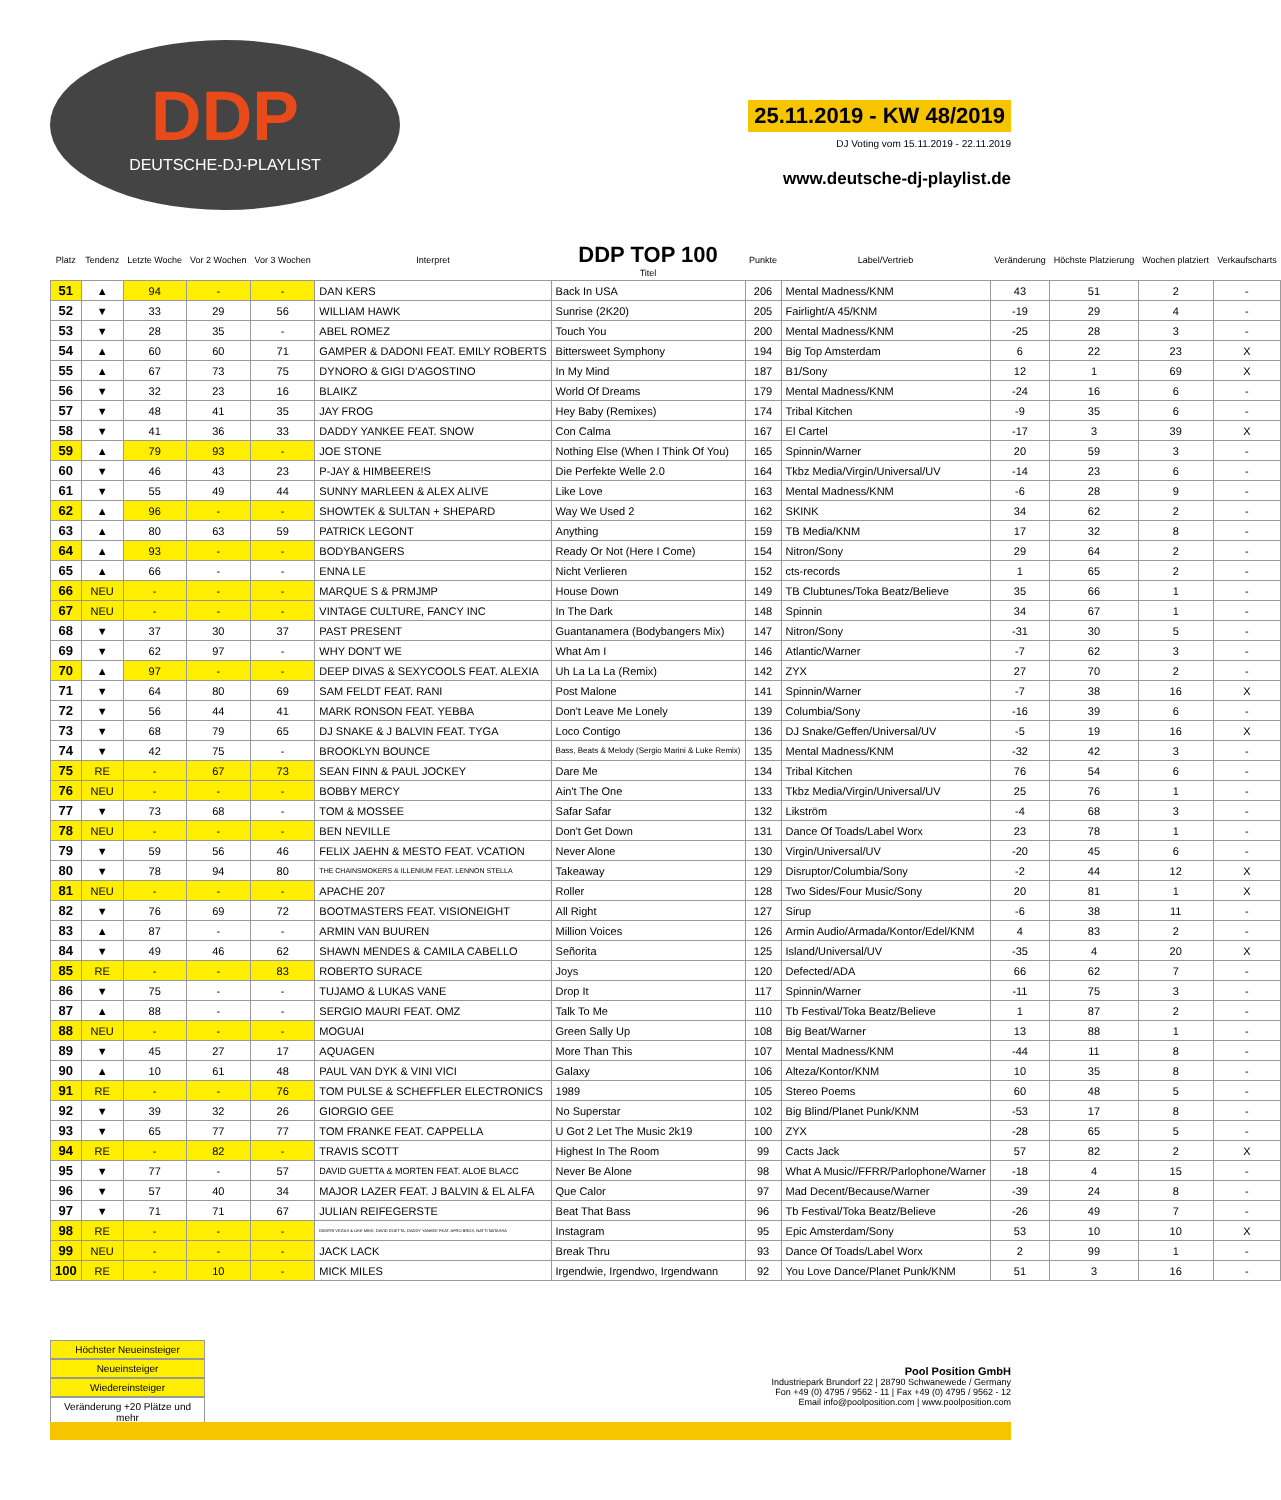DDP
DEUTSCHE-DJ-PLAYLIST
25.11.2019 - KW 48/2019
DJ Voting vom 15.11.2019 - 22.11.2019
www.deutsche-dj-playlist.de
| Platz | Tendenz | Letzte Woche | Vor 2 Wochen | Vor 3 Wochen | Interpret | DDP TOP 100 Titel | Punkte | Label/Vertrieb | Veränderung | Höchste Platzierung | Wochen platziert | Verkaufscharts |
| --- | --- | --- | --- | --- | --- | --- | --- | --- | --- | --- | --- | --- |
| 51 | ▲ | 94 | - | - | DAN KERS | Back In USA | 206 | Mental Madness/KNM | 43 | 51 | 2 | - |
| 52 | ▼ | 33 | 29 | 56 | WILLIAM HAWK | Sunrise (2K20) | 205 | Fairlight/A 45/KNM | -19 | 29 | 4 | - |
| 53 | ▼ | 28 | 35 | - | ABEL ROMEZ | Touch You | 200 | Mental Madness/KNM | -25 | 28 | 3 | - |
| 54 | ▲ | 60 | 60 | 71 | GAMPER & DADONI FEAT. EMILY ROBERTS | Bittersweet Symphony | 194 | Big Top Amsterdam | 6 | 22 | 23 | X |
| 55 | ▲ | 67 | 73 | 75 | DYNORO & GIGI D'AGOSTINO | In My Mind | 187 | B1/Sony | 12 | 1 | 69 | X |
| 56 | ▼ | 32 | 23 | 16 | BLAIKZ | World Of Dreams | 179 | Mental Madness/KNM | -24 | 16 | 6 | - |
| 57 | ▼ | 48 | 41 | 35 | JAY FROG | Hey Baby (Remixes) | 174 | Tribal Kitchen | -9 | 35 | 6 | - |
| 58 | ▼ | 41 | 36 | 33 | DADDY YANKEE FEAT. SNOW | Con Calma | 167 | El Cartel | -17 | 3 | 39 | X |
| 59 | ▲ | 79 | 93 | - | JOE STONE | Nothing Else (When I Think Of You) | 165 | Spinnin/Warner | 20 | 59 | 3 | - |
| 60 | ▼ | 46 | 43 | 23 | P-JAY & HIMBEERE!S | Die Perfekte Welle 2.0 | 164 | Tkbz Media/Virgin/Universal/UV | -14 | 23 | 6 | - |
| 61 | ▼ | 55 | 49 | 44 | SUNNY MARLEEN & ALEX ALIVE | Like Love | 163 | Mental Madness/KNM | -6 | 28 | 9 | - |
| 62 | ▲ | 96 | - | - | SHOWTEK & SULTAN + SHEPARD | Way We Used 2 | 162 | SKINK | 34 | 62 | 2 | - |
| 63 | ▲ | 80 | 63 | 59 | PATRICK LEGONT | Anything | 159 | TB Media/KNM | 17 | 32 | 8 | - |
| 64 | ▲ | 93 | - | - | BODYBANGERS | Ready Or Not (Here I Come) | 154 | Nitron/Sony | 29 | 64 | 2 | - |
| 65 | ▲ | 66 | - | - | ENNA LE | Nicht Verlieren | 152 | cts-records | 1 | 65 | 2 | - |
| 66 | NEU | - | - | - | MARQUE S & PRMJMP | House Down | 149 | TB Clubtunes/Toka Beatz/Believe | 35 | 66 | 1 | - |
| 67 | NEU | - | - | - | VINTAGE CULTURE, FANCY INC | In The Dark | 148 | Spinnin | 34 | 67 | 1 | - |
| 68 | ▼ | 37 | 30 | 37 | PAST PRESENT | Guantanamera (Bodybangers Mix) | 147 | Nitron/Sony | -31 | 30 | 5 | - |
| 69 | ▼ | 62 | 97 | - | WHY DON'T WE | What Am I | 146 | Atlantic/Warner | -7 | 62 | 3 | - |
| 70 | ▲ | 97 | - | - | DEEP DIVAS & SEXYCOOLS FEAT. ALEXIA | Uh La La La (Remix) | 142 | ZYX | 27 | 70 | 2 | - |
| 71 | ▼ | 64 | 80 | 69 | SAM FELDT FEAT. RANI | Post Malone | 141 | Spinnin/Warner | -7 | 38 | 16 | X |
| 72 | ▼ | 56 | 44 | 41 | MARK RONSON FEAT. YEBBA | Don't Leave Me Lonely | 139 | Columbia/Sony | -16 | 39 | 6 | - |
| 73 | ▼ | 68 | 79 | 65 | DJ SNAKE & J BALVIN FEAT. TYGA | Loco Contigo | 136 | DJ Snake/Geffen/Universal/UV | -5 | 19 | 16 | X |
| 74 | ▼ | 42 | 75 | - | BROOKLYN BOUNCE | Bass, Beats & Melody (Sergio Marini & Luke Remix) | 135 | Mental Madness/KNM | -32 | 42 | 3 | - |
| 75 | RE | - | 67 | 73 | SEAN FINN & PAUL JOCKEY | Dare Me | 134 | Tribal Kitchen | 76 | 54 | 6 | - |
| 76 | NEU | - | - | - | BOBBY MERCY | Ain't The One | 133 | Tkbz Media/Virgin/Universal/UV | 25 | 76 | 1 | - |
| 77 | ▼ | 73 | 68 | - | TOM & MOSSEE | Safar Safar | 132 | Likström | -4 | 68 | 3 | - |
| 78 | NEU | - | - | - | BEN NEVILLE | Don't Get Down | 131 | Dance Of Toads/Label Worx | 23 | 78 | 1 | - |
| 79 | ▼ | 59 | 56 | 46 | FELIX JAEHN & MESTO FEAT. VCATION | Never Alone | 130 | Virgin/Universal/UV | -20 | 45 | 6 | - |
| 80 | ▼ | 78 | 94 | 80 | THE CHAINSMOKERS & ILLENIUM FEAT. LENNON STELLA | Takeaway | 129 | Disruptor/Columbia/Sony | -2 | 44 | 12 | X |
| 81 | NEU | - | - | - | APACHE 207 | Roller | 128 | Two Sides/Four Music/Sony | 20 | 81 | 1 | X |
| 82 | ▼ | 76 | 69 | 72 | BOOTMASTERS FEAT. VISIONEIGHT | All Right | 127 | Sirup | -6 | 38 | 11 | - |
| 83 | ▲ | 87 | - | - | ARMIN VAN BUUREN | Million Voices | 126 | Armin Audio/Armada/Kontor/Edel/KNM | 4 | 83 | 2 | - |
| 84 | ▼ | 49 | 46 | 62 | SHAWN MENDES & CAMILA CABELLO | Señorita | 125 | Island/Universal/UV | -35 | 4 | 20 | X |
| 85 | RE | - | - | 83 | ROBERTO SURACE | Joys | 120 | Defected/ADA | 66 | 62 | 7 | - |
| 86 | ▼ | 75 | - | - | TUJAMO & LUKAS VANE | Drop It | 117 | Spinnin/Warner | -11 | 75 | 3 | - |
| 87 | ▲ | 88 | - | - | SERGIO MAURI FEAT. OMZ | Talk To Me | 110 | Tb Festival/Toka Beatz/Believe | 1 | 87 | 2 | - |
| 88 | NEU | - | - | - | MOGUAI | Green Sally Up | 108 | Big Beat/Warner | 13 | 88 | 1 | - |
| 89 | ▼ | 45 | 27 | 17 | AQUAGEN | More Than This | 107 | Mental Madness/KNM | -44 | 11 | 8 | - |
| 90 | ▲ | 10 | 61 | 48 | PAUL VAN DYK & VINI VICI | Galaxy | 106 | Alteza/Kontor/KNM | 10 | 35 | 8 | - |
| 91 | RE | - | - | 76 | TOM PULSE & SCHEFFLER ELECTRONICS | 1989 | 105 | Stereo Poems | 60 | 48 | 5 | - |
| 92 | ▼ | 39 | 32 | 26 | GIORGIO GEE | No Superstar | 102 | Big Blind/Planet Punk/KNM | -53 | 17 | 8 | - |
| 93 | ▼ | 65 | 77 | 77 | TOM FRANKE FEAT. CAPPELLA | U Got 2 Let The Music 2k19 | 100 | ZYX | -28 | 65 | 5 | - |
| 94 | RE | - | 82 | - | TRAVIS SCOTT | Highest In The Room | 99 | Cacts Jack | 57 | 82 | 2 | X |
| 95 | ▼ | 77 | - | 57 | DAVID GUETTA & MORTEN FEAT. ALOE BLACC | Never Be Alone | 98 | What A Music//FFRR/Parlophone/Warner | -18 | 4 | 15 | - |
| 96 | ▼ | 57 | 40 | 34 | MAJOR LAZER FEAT. J BALVIN & EL ALFA | Que Calor | 97 | Mad Decent/Because/Warner | -39 | 24 | 8 | - |
| 97 | ▼ | 71 | 71 | 67 | JULIAN REIFEGERSTE | Beat That Bass | 96 | Tb Festival/Toka Beatz/Believe | -26 | 49 | 7 | - |
| 98 | RE | - | - | - | DIMITRI VEGAS & LIKE MIKE, DAVID GUETTA, DADDY YANKEE FEAT. AFRO BROS, NATTI NATASHA | Instagram | 95 | Epic Amsterdam/Sony | 53 | 10 | 10 | X |
| 99 | NEU | - | - | - | JACK LACK | Break Thru | 93 | Dance Of Toads/Label Worx | 2 | 99 | 1 | - |
| 100 | RE | - | 10 | - | MICK MILES | Irgendwie, Irgendwo, Irgendwann | 92 | You Love Dance/Planet Punk/KNM | 51 | 3 | 16 | - |
Höchster Neueinsteiger
Neueinsteiger
Wiedereinsteiger
Veränderung +20 Plätze und mehr
Pool Position GmbH
Industriepark Brundorf 22 | 28790 Schwanewede / Germany
Fon +49 (0) 4795 / 9562 - 11 | Fax +49 (0) 4795 / 9562 - 12
Email info@poolposition.com | www.poolposition.com